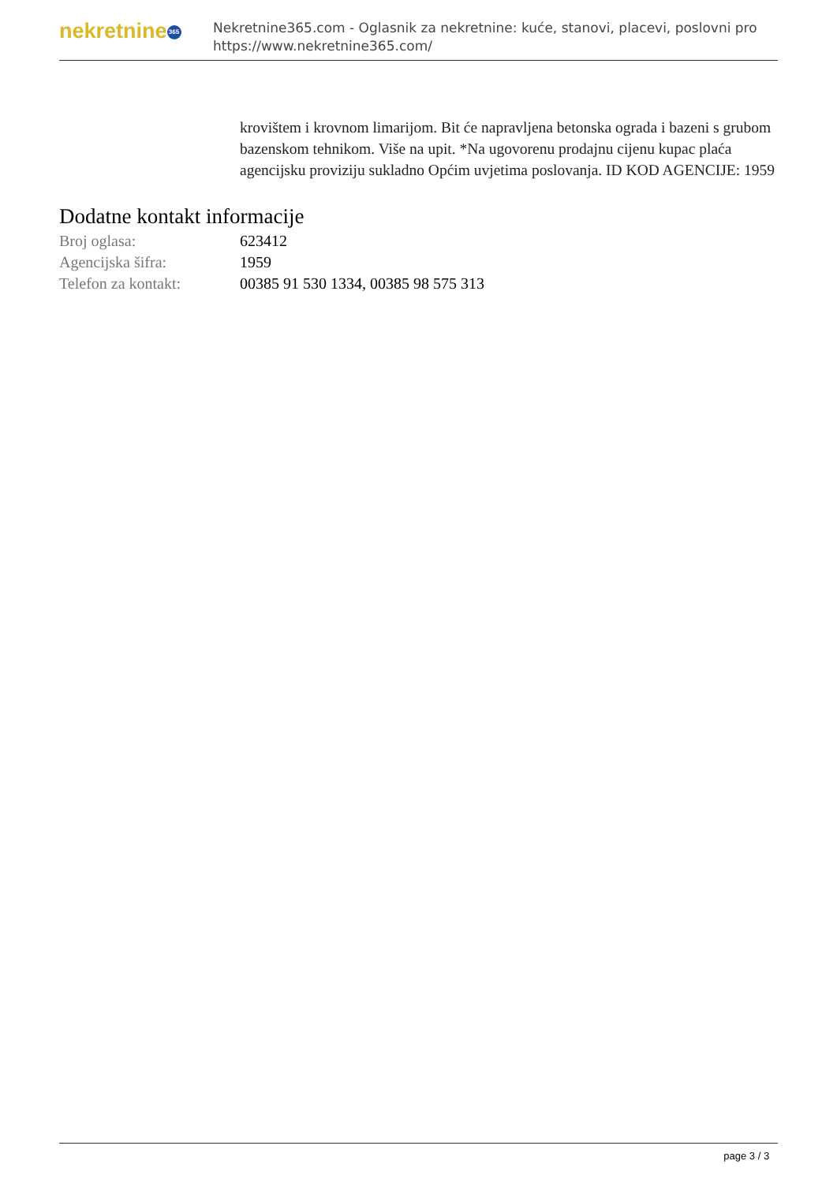nekretnine 365
Nekretnine365.com - Oglasnik za nekretnine: kuće, stanovi, placevi, poslovni pro
https://www.nekretnine365.com/
krovištem i krovnom limarijom. Bit će napravljena betonska ograda i bazeni s grubom bazenskom tehnikom. Više na upit. *Na ugovorenu prodajnu cijenu kupac plaća agencijsku proviziju sukladno Općim uvjetima poslovanja. ID KOD AGENCIJE: 1959
Dodatne kontakt informacije
| Broj oglasa: | 623412 |
| Agencijska šifra: | 1959 |
| Telefon za kontakt: | 00385 91 530 1334, 00385 98 575 313 |
page 3 / 3